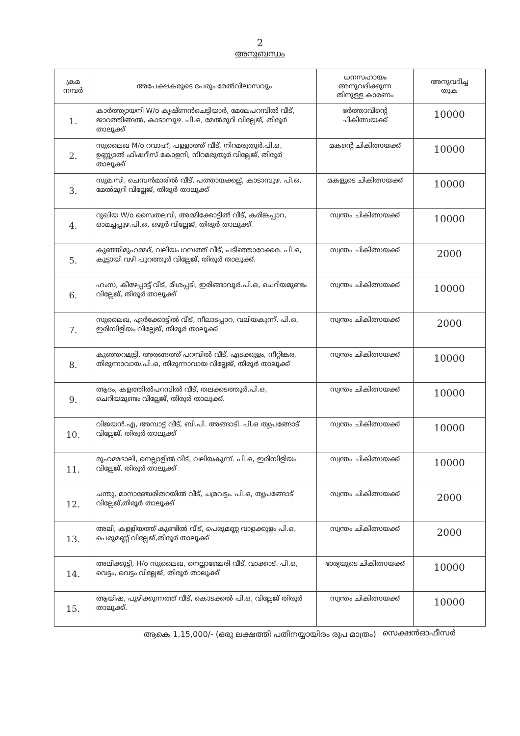2
അനുബന്ധം
| ക്രമ നമ്പർ | അപേക്ഷകരുടെ പേരും മേൽവിലാസവും | ധനസഹായം അനുവദിക്കുന്ന തിനുള്ള കാരണം | അനുവദിച്ച തുക |
| --- | --- | --- | --- |
| 1. | കാർത്ത്യായനി W/o കൃഷ്ണൻചെട്ടിയാർ, മേലേപറമ്പിൽ വീട്, ജാറത്തിങ്ങൽ, കാടാമ്പുഴ. പി.ഒ, മേൽമുറി വില്ലേജ്, തിരൂർ താലൂക്ക് | ഭർത്താവിന്റെ ചികിത്സയക്ക് | 10000 |
| 2. | സുലൈഖ M/o റവാഹ്, പള്ളാത്ത് വീട്, നിറമരുതൂർ.പി.ഒ, ഉണ്ണ്യാൽ ഫിഷറീസ് കോളനി, നിറമരുതൂർ വില്ലേജ്, തിരൂർ താലൂക്ക് | മകന്റെ ചികിത്സയക്ക് | 10000 |
| 3. | സുമ.സി, ചെമ്പൻമാരിൽ വീട്, പത്തായക്കല്ല്, കാടാമ്പുഴ. പി.ഒ, മേൽമുറി വില്ലേജ്, തിരൂർ താലൂക്ക് | മകളുടെ ചികിത്സയക്ക് | 10000 |
| 4. | റുഖിയ W/o സൈതലവി, അമ്മിക്കോട്ടിൽ വീട്, കരിങ്കപ്പാറ, ഓമച്ചപ്പുഴ.പി.ഒ, ഒഴൂർ വില്ലേജ്, തിരൂർ താലൂക്ക്. | സ്വന്തം ചികിത്സയക്ക് | 10000 |
| 5. | കുഞ്ഞിമുഹമ്മദ്, വലിയപറമ്പത്ത് വീട്, പടിഞ്ഞാറേക്കര. പി.ഒ, കൂട്ടായി വഴി പുറത്തൂർ വില്ലേജ്, തിരൂർ താലൂക്ക്. | സ്വന്തം ചികിത്സയക്ക് | 2000 |
| 6. | ഹംസ, കീഴേപ്പാട്ട് വീട്, മീശപ്പടി, ഇരിങ്ങാവൂർ.പി.ഒ, ചെറിയമുണ്ടം വില്ലേജ്, തിരൂർ താലൂക്ക് | സ്വന്തം ചികിത്സയക്ക് | 10000 |
| 7. | സുലൈഖ, ഏർക്കോട്ടിൽ വീട്, നീലാടപ്പാറ, വലിയകുന്ന്. പി.ഒ, ഇരിമ്പിളിയം വില്ലേജ്, തിരൂർ താലൂക്ക് | സ്വന്തം ചികിത്സയക്ക് | 2000 |
| 8. | കുഞ്ഞറമുട്ടി, അരങ്ങത്ത് പറമ്പിൽ വീട്, എടക്കുളം, നീറ്റിങ്കര, തിരുന്നാവായ.പി.ഒ, തിരുന്നാവായ വില്ലേജ്, തിരൂർ താലൂക്ക് | സ്വന്തം ചികിത്സയക്ക് | 10000 |
| 9. | ആദം, കളത്തിൽപറമ്പിൽ വീട്, തലക്കടത്തൂർ.പി.ഒ, ചെറിയമുണ്ടം വില്ലേജ്, തിരൂർ താലൂക്ക്. | സ്വന്തം ചികിത്സയക്ക് | 10000 |
| 10. | വിജയൻ.എ, അമ്പാട്ട് വീട്, ബി.പി. അങ്ങാടി. പി.ഒ തൃപ്രങ്ങോട് വില്ലേജ്, തിരൂർ താലൂക്ക് | സ്വന്തം ചികിത്സയക്ക് | 10000 |
| 11. | മുഹമ്മദാലി, നെല്ലാളിൽ വീട്, വലിയകുന്ന്. പി.ഒ, ഇരിമ്പിളിയം വില്ലേജ്, തിരൂർ താലൂക്ക് | സ്വന്തം ചികിത്സയക്ക് | 10000 |
| 12. | ചന്തു, മാനാഞ്ചേരിതറയിൽ വീട്, ചമ്രവട്ടം. പി.ഒ, തൃപ്രങ്ങോട് വില്ലേജ്,തിരൂർ താലൂക്ക് | സ്വന്തം ചികിത്സയക്ക് | 2000 |
| 13. | അലി, കള്ളിയത്ത് കുണ്ടിൽ വീട്, പെരുമണ്ണ വാളക്കുളം പി.ഒ, പെരുമണ്ണ് വില്ലേജ്,തിരൂർ താലൂക്ക് | സ്വന്തം ചികിത്സയക്ക് | 2000 |
| 14. | അലിക്കുട്ടി, H/o സുലൈഖ, നെല്ലാഞ്ചേരി വീട്, വാക്കാട്. പി.ഒ, വെട്ടം, വെട്ടം വില്ലേജ്, തിരൂർ താലൂക്ക് | ഭാര്യയുടെ ചികിത്സയക്ക് | 10000 |
| 15. | ആയിഷ, പൂഴിക്കുന്നത്ത് വീട്, കൊടക്കൽ പി.ഒ, വില്ലേജ് തിരൂർ താലൂക്ക്. | സ്വന്തം ചികിത്സയക്ക് | 10000 |
ആകെ 1,15,000/- (ഒരു ലക്ഷത്തി പതിനയ്യായിരം രൂപ മാത്രം)
സെക്ഷൻഓഫീസർ